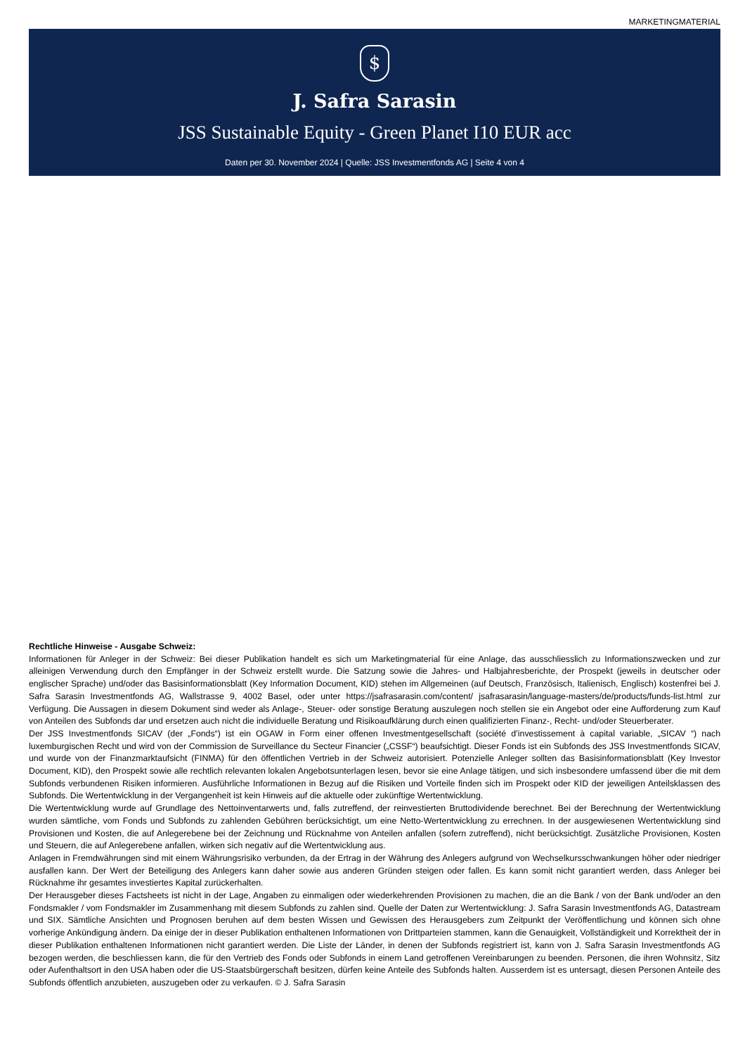MARKETINGMATERIAL
$
J. Safra Sarasin
JSS Sustainable Equity - Green Planet I10 EUR acc
Daten per 30. November 2024 | Quelle: JSS Investmentfonds AG | Seite 4 von 4
Rechtliche Hinweise - Ausgabe Schweiz:
Informationen für Anleger in der Schweiz: Bei dieser Publikation handelt es sich um Marketingmaterial für eine Anlage, das ausschliesslich zu Informationszwecken und zur alleinigen Verwendung durch den Empfänger in der Schweiz erstellt wurde. Die Satzung sowie die Jahres- und Halbjahresberichte, der Prospekt (jeweils in deutscher oder englischer Sprache) und/oder das Basisinformationsblatt (Key Information Document, KID) stehen im Allgemeinen (auf Deutsch, Französisch, Italienisch, Englisch) kostenfrei bei J. Safra Sarasin Investmentfonds AG, Wallstrasse 9, 4002 Basel, oder unter https://jsafrasarasin.com/content/ jsafrasarasin/language-masters/de/products/funds-list.html zur Verfügung. Die Aussagen in diesem Dokument sind weder als Anlage-, Steuer- oder sonstige Beratung auszulegen noch stellen sie ein Angebot oder eine Aufforderung zum Kauf von Anteilen des Subfonds dar und ersetzen auch nicht die individuelle Beratung und Risikoaufklärung durch einen qualifizierten Finanz-, Recht- und/oder Steuerberater.
Der JSS Investmentfonds SICAV (der „Fonds“) ist ein OGAW in Form einer offenen Investmentgesellschaft (société d’investissement à capital variable, „SICAV “) nach luxemburgischen Recht und wird von der Commission de Surveillance du Secteur Financier („CSSF“) beaufsichtigt. Dieser Fonds ist ein Subfonds des JSS Investmentfonds SICAV, und wurde von der Finanzmarktaufsicht (FINMA) für den öffentlichen Vertrieb in der Schweiz autorisiert. Potenzielle Anleger sollten das Basisinformationsblatt (Key Investor Document, KID), den Prospekt sowie alle rechtlich relevanten lokalen Angebotsunterlagen lesen, bevor sie eine Anlage tätigen, und sich insbesondere umfassend über die mit dem Subfonds verbundenen Risiken informieren. Ausführliche Informationen in Bezug auf die Risiken und Vorteile finden sich im Prospekt oder KID der jeweiligen Anteilsklassen des Subfonds. Die Wertentwicklung in der Vergangenheit ist kein Hinweis auf die aktuelle oder zukünftige Wertentwicklung.
Die Wertentwicklung wurde auf Grundlage des Nettoinventarwerts und, falls zutreffend, der reinvestierten Bruttodividende berechnet. Bei der Berechnung der Wertentwicklung wurden sämtliche, vom Fonds und Subfonds zu zahlenden Gebühren berücksichtigt, um eine Netto-Wertentwicklung zu errechnen. In der ausgewiesenen Wertentwicklung sind Provisionen und Kosten, die auf Anlegerebene bei der Zeichnung und Rücknahme von Anteilen anfallen (sofern zutreffend), nicht berücksichtigt. Zusätzliche Provisionen, Kosten und Steuern, die auf Anlegerebene anfallen, wirken sich negativ auf die Wertentwicklung aus.
Anlagen in Fremdwährungen sind mit einem Währungsrisiko verbunden, da der Ertrag in der Währung des Anlegers aufgrund von Wechselkursschwankungen höher oder niedriger ausfallen kann. Der Wert der Beteiligung des Anlegers kann daher sowie aus anderen Gründen steigen oder fallen. Es kann somit nicht garantiert werden, dass Anleger bei Rücknahme ihr gesamtes investiertes Kapital zurückerhalten.
Der Herausgeber dieses Factsheets ist nicht in der Lage, Angaben zu einmaligen oder wiederkehrenden Provisionen zu machen, die an die Bank / von der Bank und/oder an den Fondsmakler / vom Fondsmakler im Zusammenhang mit diesem Subfonds zu zahlen sind. Quelle der Daten zur Wertentwicklung: J. Safra Sarasin Investmentfonds AG, Datastream und SIX. Sämtliche Ansichten und Prognosen beruhen auf dem besten Wissen und Gewissen des Herausgebers zum Zeitpunkt der Veröffentlichung und können sich ohne vorherige Ankündigung ändern. Da einige der in dieser Publikation enthaltenen Informationen von Drittparteien stammen, kann die Genauigkeit, Vollständigkeit und Korrektheit der in dieser Publikation enthaltenen Informationen nicht garantiert werden. Die Liste der Länder, in denen der Subfonds registriert ist, kann von J. Safra Sarasin Investmentfonds AG bezogen werden, die beschliessen kann, die für den Vertrieb des Fonds oder Subfonds in einem Land getroffenen Vereinbarungen zu beenden. Personen, die ihren Wohnsitz, Sitz oder Aufenthaltsort in den USA haben oder die US-Staatsbürgerschaft besitzen, dürfen keine Anteile des Subfonds halten. Ausserdem ist es untersagt, diesen Personen Anteile des Subfonds öffentlich anzubieten, auszugeben oder zu verkaufen. © J. Safra Sarasin